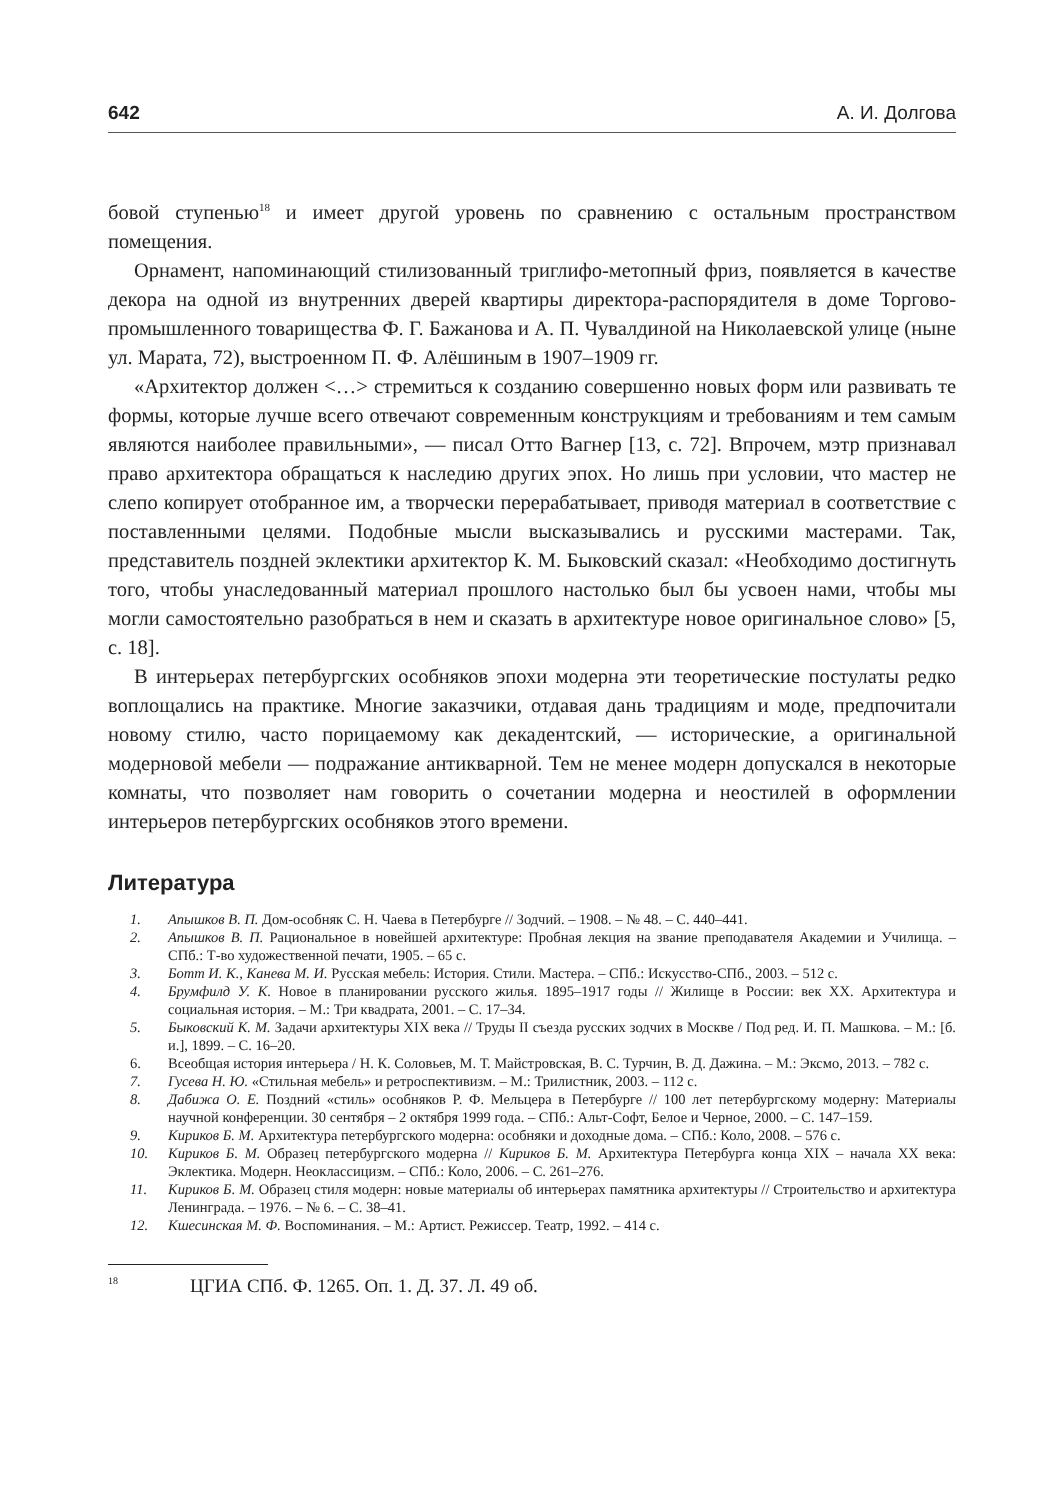642 А. И. Долгова
бовой ступенью<sup>18</sup> и имеет другой уровень по сравнению с остальным пространством помещения.
Орнамент, напоминающий стилизованный триглифо-метопный фриз, появляется в качестве декора на одной из внутренних дверей квартиры директора-распорядителя в доме Торгово-промышленного товарищества Ф. Г. Бажанова и А. П. Чувалдиной на Николаевской улице (ныне ул. Марата, 72), выстроенном П. Ф. Алёшиным в 1907–1909 гг.
«Архитектор должен <…> стремиться к созданию совершенно новых форм или развивать те формы, которые лучше всего отвечают современным конструкциям и требованиям и тем самым являются наиболее правильными», — писал Отто Вагнер [13, с. 72]. Впрочем, мэтр признавал право архитектора обращаться к наследию других эпох. Но лишь при условии, что мастер не слепо копирует отобранное им, а творчески перерабатывает, приводя материал в соответствие с поставленными целями. Подобные мысли высказывались и русскими мастерами. Так, представитель поздней эклектики архитектор К. М. Быковский сказал: «Необходимо достигнуть того, чтобы унаследованный материал прошлого настолько был бы усвоен нами, чтобы мы могли самостоятельно разобраться в нем и сказать в архитектуре новое оригинальное слово» [5, с. 18].
В интерьерах петербургских особняков эпохи модерна эти теоретические постулаты редко воплощались на практике. Многие заказчики, отдавая дань традициям и моде, предпочитали новому стилю, часто порицаемому как декадентский, — исторические, а оригинальной модерновой мебели — подражание антикварной. Тем не менее модерн допускался в некоторые комнаты, что позволяет нам говорить о сочетании модерна и неостилей в оформлении интерьеров петербургских особняков этого времени.
Литература
1. Апышков В. П. Дом-особняк С. Н. Чаева в Петербурге // Зодчий. – 1908. – № 48. – С. 440–441.
2. Апышков В. П. Рациональное в новейшей архитектуре: Пробная лекция на звание преподавателя Академии и Училища. – СПб.: Т-во художественной печати, 1905. – 65 с.
3. Ботт И. К., Канева М. И. Русская мебель: История. Стили. Мастера. – СПб.: Искусство-СПб., 2003. – 512 с.
4. Брумфилд У. К. Новое в планировании русского жилья. 1895–1917 годы // Жилище в России: век XX. Архитектура и социальная история. – М.: Три квадрата, 2001. – С. 17–34.
5. Быковский К. М. Задачи архитектуры XIX века // Труды II съезда русских зодчих в Москве / Под ред. И. П. Машкова. – М.: [б. и.], 1899. – С. 16–20.
6. Всеобщая история интерьера / Н. К. Соловьев, М. Т. Майстровская, В. С. Турчин, В. Д. Дажина. – М.: Эксмо, 2013. – 782 с.
7. Гусева Н. Ю. «Стильная мебель» и ретроспективизм. – М.: Трилистник, 2003. – 112 с.
8. Дабижа О. Е. Поздний «стиль» особняков Р. Ф. Мельцера в Петербурге // 100 лет петербургскому модерну: Материалы научной конференции. 30 сентября – 2 октября 1999 года. – СПб.: Альт-Софт, Белое и Черное, 2000. – С. 147–159.
9. Кириков Б. М. Архитектура петербургского модерна: особняки и доходные дома. – СПб.: Коло, 2008. – 576 с.
10. Кириков Б. М. Образец петербургского модерна // Кириков Б. М. Архитектура Петербурга конца XIX – начала XX века: Эклектика. Модерн. Неоклассицизм. – СПб.: Коло, 2006. – С. 261–276.
11. Кириков Б. М. Образец стиля модерн: новые материалы об интерьерах памятника архитектуры // Строительство и архитектура Ленинграда. – 1976. – № 6. – С. 38–41.
12. Кшесинская М. Ф. Воспоминания. – М.: Артист. Режиссер. Театр, 1992. – 414 с.
<sup>18</sup> ЦГИА СПб. Ф. 1265. Оп. 1. Д. 37. Л. 49 об.